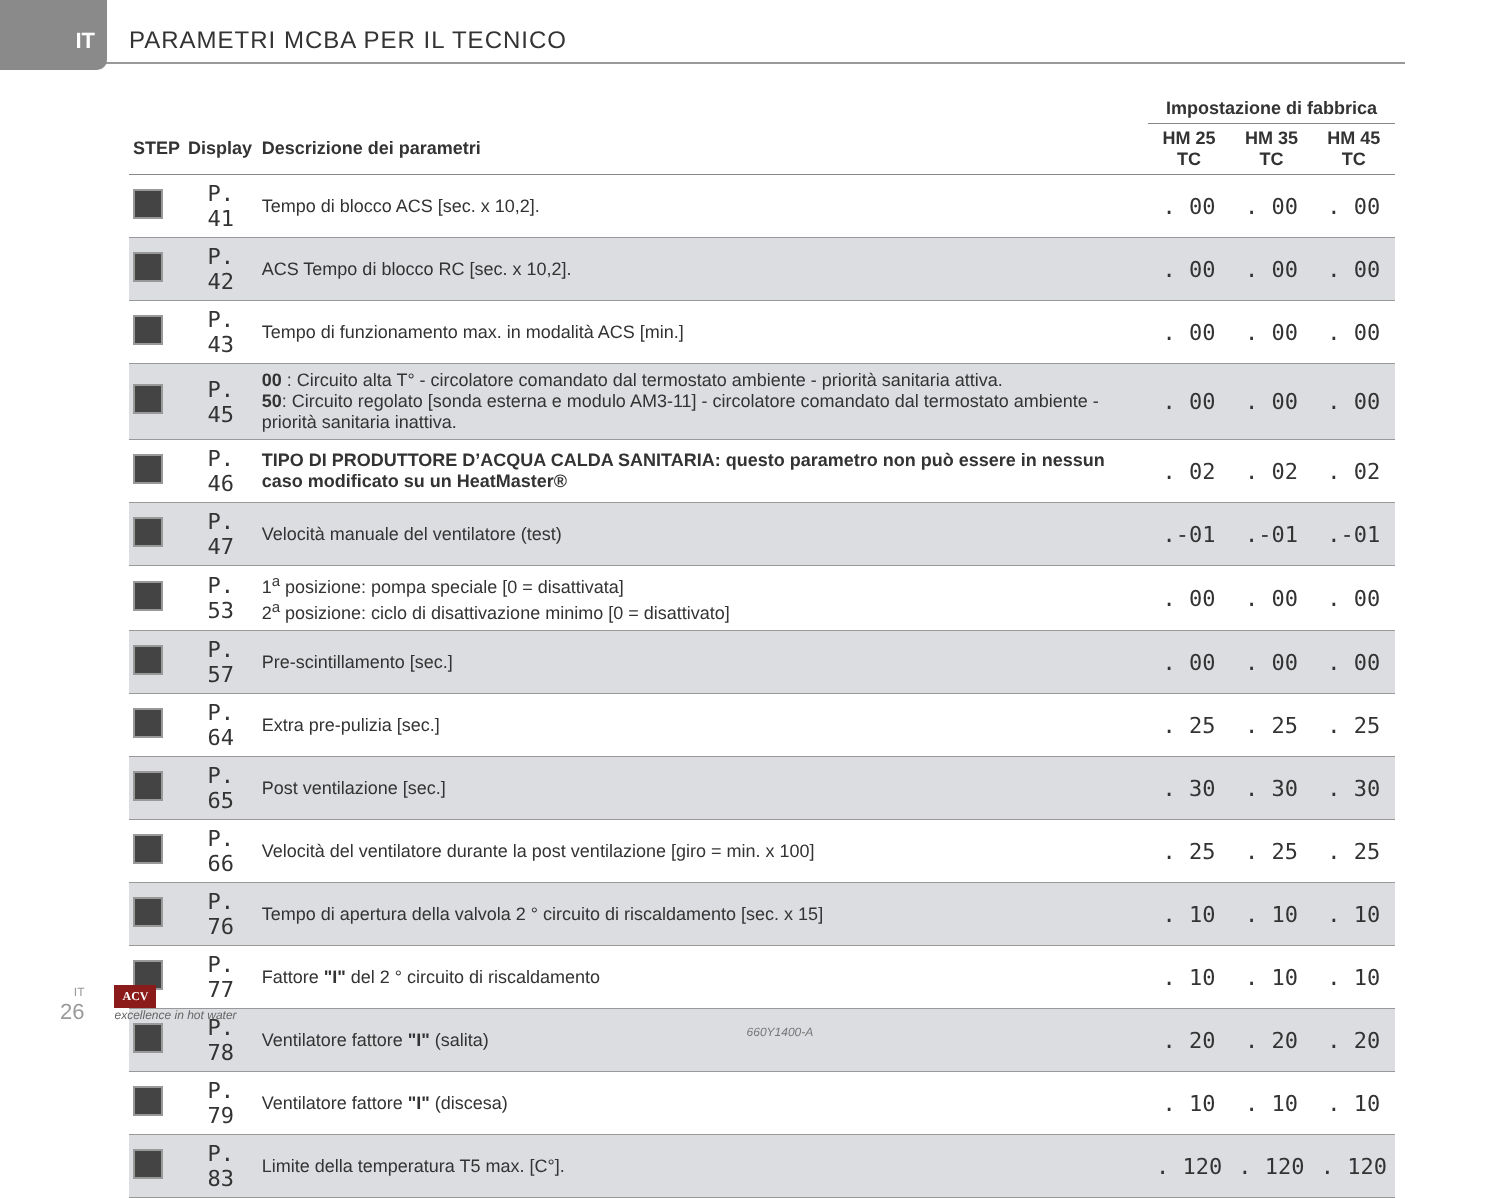IT
PARAMETRI MCBA PER IL TECNICO
| | | | Impostazione di fabbrica | | |
| --- | --- | --- | --- | --- | --- |
| STEP | Display | Descrizione dei parametri | HM 25 TC | HM 35 TC | HM 45 TC |
| | P. 41 | Tempo di blocco ACS [sec. x 10,2]. | . 00 | . 00 | . 00 |
| | P. 42 | ACS Tempo di blocco RC [sec. x 10,2]. | . 00 | . 00 | . 00 |
| | P. 43 | Tempo di funzionamento max. in modalità ACS [min.] | . 00 | . 00 | . 00 |
| | P. 45 | 00 : Circuito alta T° - circolatore comandato dal termostato ambiente - priorità sanitaria attiva. 50 : Circuito regolato [sonda esterna e modulo AM3-11] - circolatore comandato dal termostato ambiente - priorità sanitaria inattiva. | . 00 | . 00 | . 00 |
| | P. 46 | TIPO DI PRODUTTORE D’ACQUA CALDA SANITARIA: questo parametro non può essere in nessun caso modificato su un HeatMaster® | . 02 | . 02 | . 02 |
| | P. 47 | Velocità manuale del ventilatore (test) | .-01 | .-01 | .-01 |
| | P. 53 | 1<sup>a</sup> posizione: pompa speciale [0 = disattivata] 2<sup>a</sup> posizione: ciclo di disattivazione minimo [0 = disattivato] | . 00 | . 00 | . 00 |
| | P. 57 | Pre-scintillamento [sec.] | . 00 | . 00 | . 00 |
| | P. 64 | Extra pre-pulizia [sec.] | . 25 | . 25 | . 25 |
| | P. 65 | Post ventilazione [sec.] | . 30 | . 30 | . 30 |
| | P. 66 | Velocità del ventilatore durante la post ventilazione [giro = min. x 100] | . 25 | . 25 | . 25 |
| | P. 76 | Tempo di apertura della valvola 2 ° circuito di riscaldamento [sec. x 15] | . 10 | . 10 | . 10 |
| | P. 77 | Fattore "I" del 2 ° circuito di riscaldamento | . 10 | . 10 | . 10 |
| | P. 78 | Ventilatore fattore "I" (salita) | . 20 | . 20 | . 20 |
| | P. 79 | Ventilatore fattore "I" (discesa) | . 10 | . 10 | . 10 |
| | P. 83 | Limite della temperatura T5 max. [C°]. | . 120 | . 120 | . 120 |
IT
26
ACV
excellence in hot water
660Y1400-A